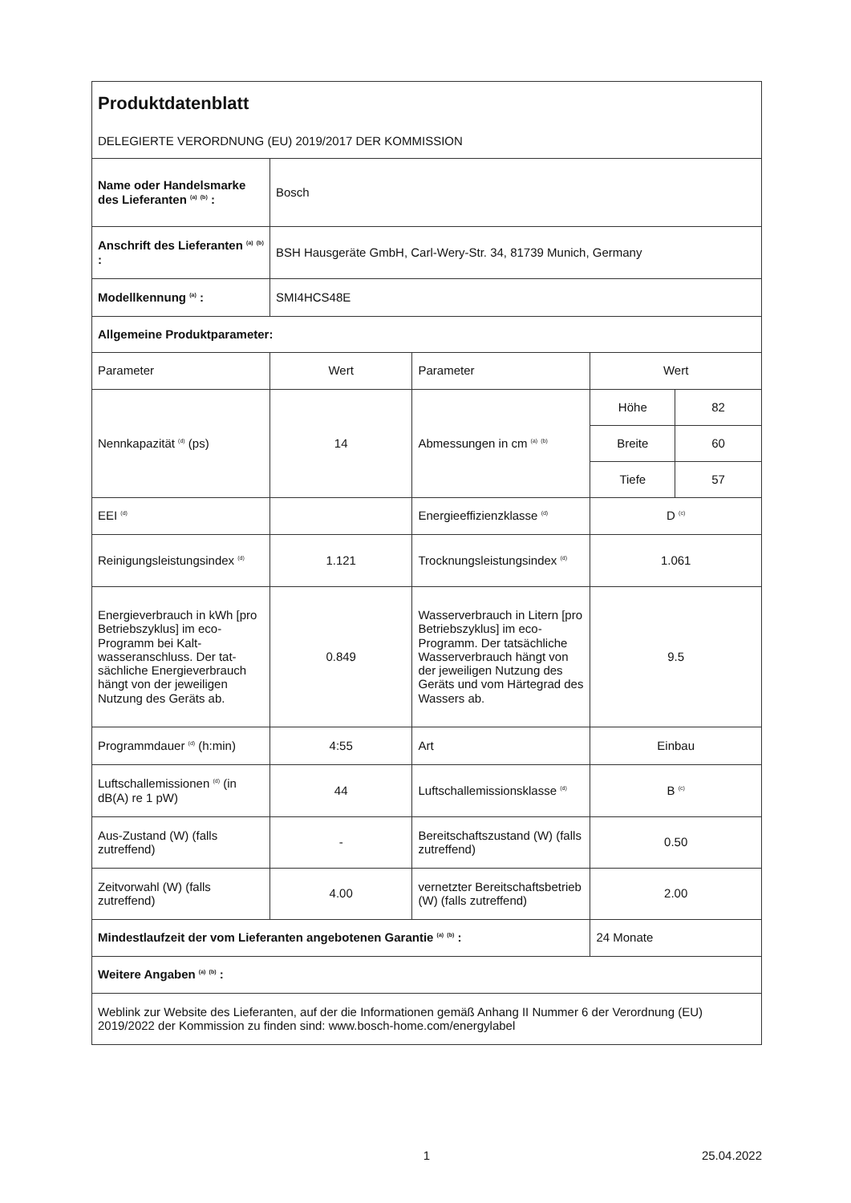| Produktdatenblatt DELEGIERTE VERORDNUNG (EU) 2019/2017 DER KOMMISSION | | | | |
| Name oder Handels­marke des Lieferanten <sup>(a)</sup> <sup>(b)</sup> : | Bosch | | | |
| Anschrift des Lieferanten <sup>(a)</sup> <sup>(b)</sup> : | BSH Hausgeräte GmbH, Carl-Wery-Str. 34, 81739 Munich, Germany | | | |
| Modellkennung <sup>(a)</sup> : | SMI4HCS48E | | | |
| Allgemeine Produktparameter: | | | | |
| Parameter | Wert | Parameter | Wert | |
| Nennkapazität <sup>(d)</sup> (ps) | 14 | Abmessungen in cm <sup>(a)</sup> <sup>(b)</sup> | Höhe | 82 |
| | | | Breite | 60 |
| | | | Tiefe | 57 |
| EEI <sup>(d)</sup> | | Energieeffizienzklasse <sup>(d)</sup> | D <sup>(c)</sup> | |
| Reinigungsleistungsindex <sup>(d)</sup> | 1.121 | Trocknungsleistungsindex <sup>(d)</sup> | 1.061 | |
| Energieverbrauch in kWh [pro Betriebszyklus] im eco-Programm bei Kalt­wasseranschluss. Der tat­sächliche Energiever­brauch hängt von der jeweiligen Nutzung des Geräts ab. | 0.849 | Wasserverbrauch in Litern [pro Betriebszyklus] im eco-Programm. Der tat­sächliche Wasserver­brauch hängt von der jeweiligen Nutzung des Geräts und vom Härtegrad des Wassers ab. | 9.5 | |
| Programmdauer <sup>(d)</sup> (h:min) | 4:55 | Art | Einbau | |
| Luftschallemissionen <sup>(d)</sup> (in dB(A) re 1 pW) | 44 | Luftschallemissionsklasse <sup>(d)</sup> | B <sup>(c)</sup> | |
| Aus-Zustand (W) (falls zutreffend) | - | Bereitschaftszustand (W) (falls zutreffend) | 0.50 | |
| Zeitvorwahl (W) (falls zutreffend) | 4.00 | vernetzter Bereitschaftsbe­trieb (W) (falls zutreffend) | 2.00 | |
| Mindestlaufzeit der vom Lieferanten angebotenen Garantie <sup>(a)</sup> <sup>(b)</sup> : | | | 24 Monate | |
| Weitere Angaben <sup>(a)</sup> <sup>(b)</sup> : | | | | |
| Weblink zur Website des Lieferanten, auf der die Informationen gemäß Anhang II Nummer 6 der Verord­nung (EU) 2019/2022 der Kommission zu finden sind: www.bosch-home.com/energylabel | | | | |
1 25.04.2022